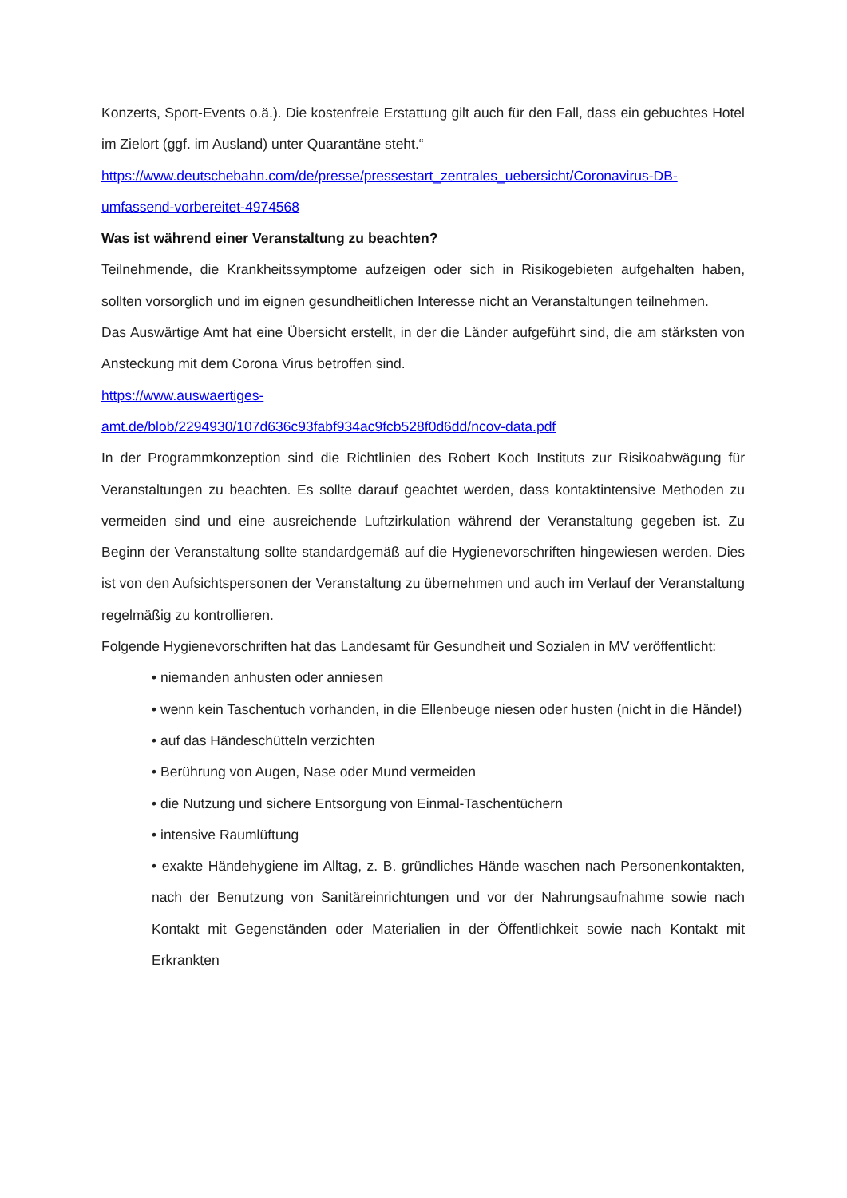Konzerts, Sport-Events o.ä.). Die kostenfreie Erstattung gilt auch für den Fall, dass ein gebuchtes Hotel im Zielort (ggf. im Ausland) unter Quarantäne steht.“
https://www.deutschebahn.com/de/presse/pressestart_zentrales_uebersicht/Coronavirus-DB-umfassend-vorbereitet-4974568
Was ist während einer Veranstaltung zu beachten?
Teilnehmende, die Krankheitssymptome aufzeigen oder sich in Risikogebieten aufgehalten haben, sollten vorsorglich und im eignen gesundheitlichen Interesse nicht an Veranstaltungen teilnehmen.
Das Auswärtige Amt hat eine Übersicht erstellt, in der die Länder aufgeführt sind, die am stärksten von Ansteckung mit dem Corona Virus betroffen sind.
https://www.auswaertiges-
amt.de/blob/2294930/107d636c93fabf934ac9fcb528f0d6dd/ncov-data.pdf
In der Programmkonzeption sind die Richtlinien des Robert Koch Instituts zur Risikoabwägung für Veranstaltungen zu beachten. Es sollte darauf geachtet werden, dass kontaktintensive Methoden zu vermeiden sind und eine ausreichende Luftzirkulation während der Veranstaltung gegeben ist. Zu Beginn der Veranstaltung sollte standardgemäß auf die Hygienevorschriften hingewiesen werden. Dies ist von den Aufsichtspersonen der Veranstaltung zu übernehmen und auch im Verlauf der Veranstaltung regelmäßig zu kontrollieren.
Folgende Hygienevorschriften hat das Landesamt für Gesundheit und Sozialen in MV veröffentlicht:
• niemanden anhusten oder anniesen
• wenn kein Taschentuch vorhanden, in die Ellenbeuge niesen oder husten (nicht in die Hände!)
• auf das Händeschütteln verzichten
• Berührung von Augen, Nase oder Mund vermeiden
• die Nutzung und sichere Entsorgung von Einmal-Taschentüchern
• intensive Raumlüftung
• exakte Händehygiene im Alltag, z. B. gründliches Hände waschen nach Personenkontakten, nach der Benutzung von Sanitäreinrichtungen und vor der Nahrungsaufnahme sowie nach Kontakt mit Gegenständen oder Materialien in der Öffentlichkeit sowie nach Kontakt mit Erkrankten